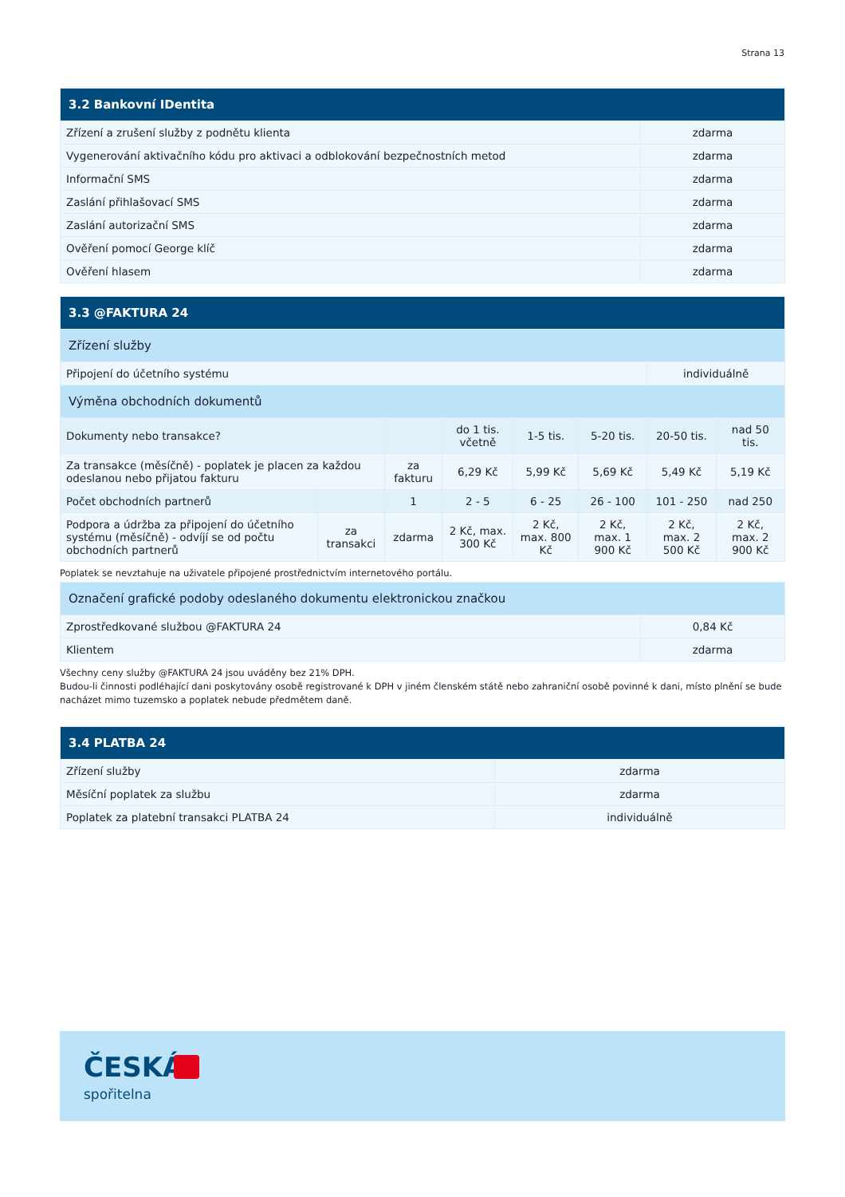Strana 13
| 3.2 Bankovní IDentita | |
| --- | --- |
| Zřízení a zrušení služby z podnětu klienta | zdarma |
| Vygenerování aktivačního kódu pro aktivaci a odblokování bezpečnostních metod | zdarma |
| Informační SMS | zdarma |
| Zaslání přihlašovací SMS | zdarma |
| Zaslání autorizační SMS | zdarma |
| Ověření pomocí George klíč | zdarma |
| Ověření hlasem | zdarma |
| 3.3 @FAKTURA 24 | | | | | | | |
| --- | --- | --- | --- | --- | --- | --- | --- |
| Zřízení služby | | | | | | | |
| Připojení do účetního systému | | | | | | individuálně | |
| Výměna obchodních dokumentů | | | | | | | |
| Dokumenty nebo transakce? | | | do 1 tis. včetně | 1-5 tis. | 5-20 tis. | 20-50 tis. | nad 50 tis. |
| Za transakce (měsíčně) - poplatek je placen za každou odeslanou nebo přijatou fakturu | | za fakturu | 6,29 Kč | 5,99 Kč | 5,69 Kč | 5,49 Kč | 5,19 Kč |
| Počet obchodních partnerů | | 1 | 2 - 5 | 6 - 25 | 26 - 100 | 101 - 250 | nad 250 |
| Podpora a údržba za připojení do účetního systému (měsíčně) - odvíjí se od počtu obchodních partnerů | za transakci | zdarma | 2 Kč, max. 300 Kč | 2 Kč, max. 800 Kč | 2 Kč, max. 1 900 Kč | 2 Kč, max. 2 500 Kč | 2 Kč, max. 2 900 Kč |
Poplatek se nevztahuje na uživatele připojené prostřednictvím internetového portálu.
| Označení grafické podoby odeslaného dokumentu elektronickou značkou | |
| Zprostředkované službou @FAKTURA 24 | 0,84 Kč |
| Klientem | zdarma |
Všechny ceny služby @FAKTURA 24 jsou uváděny bez 21% DPH.
Budou-li činnosti podléhající dani poskytovány osobě registrované k DPH v jiném členském státě nebo zahraniční osobě povinné k dani, místo plnění se bude nacházet mimo tuzemsko a poplatek nebude předmětem daně.
| 3.4 PLATBA 24 | |
| --- | --- |
| Zřízení služby | zdarma |
| Měsíční poplatek za službu | zdarma |
| Poplatek za platební transakci PLATBA 24 | individuálně |
ČESKÁ
spořitelna